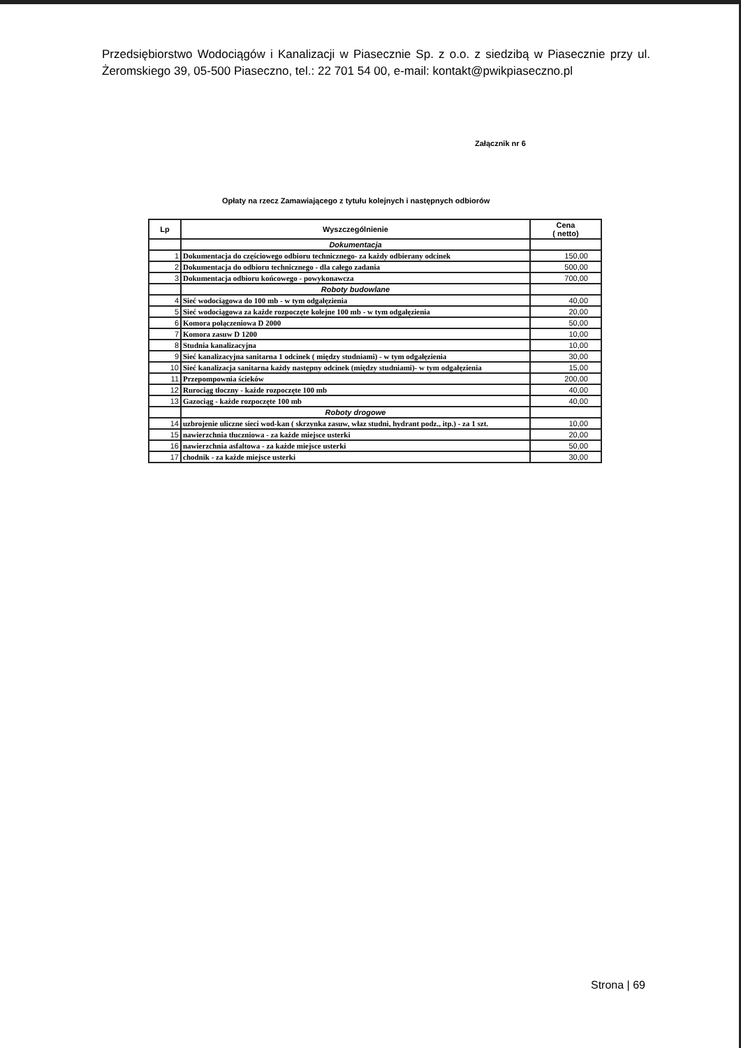Przedsiębiorstwo Wodociągów i Kanalizacji w Piasecznie Sp. z o.o. z siedzibą w Piasecznie przy ul. Żeromskiego 39, 05-500 Piaseczno, tel.: 22 701 54 00, e-mail: kontakt@pwikpiaseczno.pl
Załącznik nr 6
Opłaty na rzecz Zamawiającego z tytułu kolejnych i następnych odbiorów
| Lp | Wyszczególnienie | Cena ( netto) |
| --- | --- | --- |
| | Dokumentacja | |
| 1 | Dokumentacja do częściowego odbioru technicznego- za każdy odbierany odcinek | 150,00 |
| 2 | Dokumentacja do odbioru technicznego - dla całego zadania | 500,00 |
| 3 | Dokumentacja odbioru końcowego - powykonawcza | 700,00 |
| | Roboty budowlane | |
| 4 | Sieć wodociągowa do 100 mb - w tym odgałęzienia | 40,00 |
| 5 | Sieć wodociągowa za każde rozpoczęte kolejne 100 mb - w tym odgałęzienia | 20,00 |
| 6 | Komora połączeniowa D 2000 | 50,00 |
| 7 | Komora zasuw D 1200 | 10,00 |
| 8 | Studnia kanalizacyjna | 10,00 |
| 9 | Sieć kanalizacyjna sanitarna 1 odcinek ( między studniami) - w tym odgałęzienia | 30,00 |
| 10 | Sieć kanalizacja sanitarna każdy następny odcinek (między studniami)- w tym odgałęzienia | 15,00 |
| 11 | Przepompownia ścieków | 200,00 |
| 12 | Rurociąg tłoczny - każde rozpoczęte 100 mb | 40,00 |
| 13 | Gazociąg - każde rozpoczęte 100 mb | 40,00 |
| | Roboty drogowe | |
| 14 | uzbrojenie uliczne sieci wod-kan ( skrzynka zasuw, właz studni, hydrant podz., itp.) - za 1 szt. | 10,00 |
| 15 | nawierzchnia tłuczniowa - za każde miejsce usterki | 20,00 |
| 16 | nawierzchnia asfaltowa - za każde miejsce usterki | 50,00 |
| 17 | chodnik - za każde miejsce usterki | 30,00 |
Strona | 69